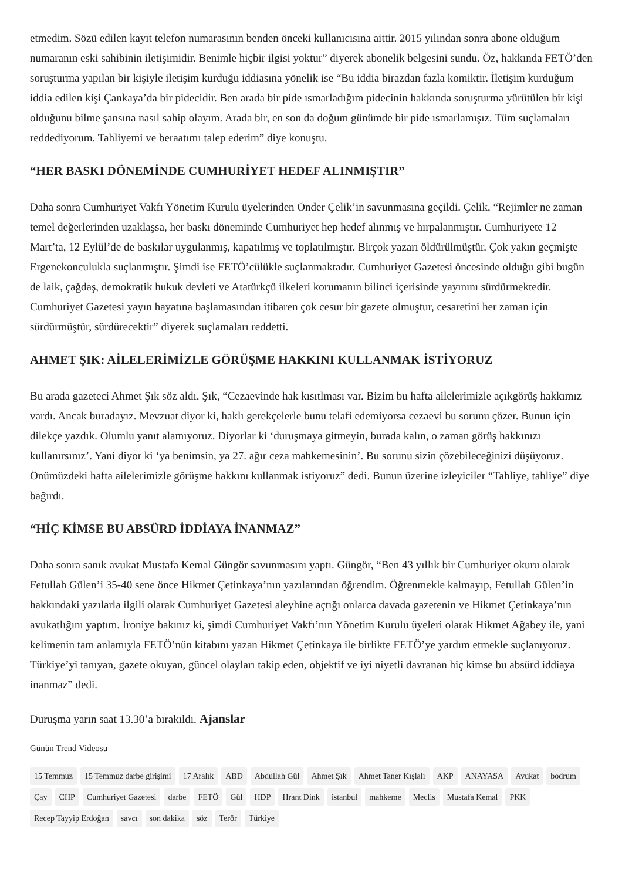etmedim. Sözü edilen kayıt telefon numarasının benden önceki kullanıcısına aittir. 2015 yılından sonra abone olduğum numaranın eski sahibinin iletişimidir. Benimle hiçbir ilgisi yoktur” diyerek abonelik belgesini sundu. Öz, hakkında FETÖ’den soruşturma yapılan bir kişiyle iletişim kurduğu iddiasına yönelik ise “Bu iddia birazdan fazla komiktir. İletişim kurduğum iddia edilen kişi Çankaya’da bir pidecidir. Ben arada bir pide ısmarladığım pidecinin hakkında soruşturma yürütülen bir kişi olduğunu bilme şansına nasıl sahip olayım. Arada bir, en son da doğum günümde bir pide ısmarlamışız. Tüm suçlamaları reddediyorum. Tahliyemi ve beraatımı talep ederim” diye konuştu.
“HER BASKI DÖNEMİNDE CUMHURİYET HEDEF ALINMIŞTIR”
Daha sonra Cumhuriyet Vakfı Yönetim Kurulu üyelerinden Önder Çelik’in savunmasına geçildi. Çelik, “Rejimler ne zaman temel değerlerinden uzaklaşsa, her baskı döneminde Cumhuriyet hep hedef alınmış ve hırpalanmıştır. Cumhuriyete 12 Mart’ta, 12 Eylül’de de baskılar uygulanmış, kapatılmış ve toplatılmıştır. Birçok yazarı öldürülmüştür. Çok yakın geçmişte Ergenekonculukla suçlanmıştır. Şimdi ise FETÖ’cülükle suçlanmaktadır. Cumhuriyet Gazetesi öncesinde olduğu gibi bugün de laik, çağdaş, demokratik hukuk devleti ve Atatürkçü ilkeleri korumanın bilinci içerisinde yayınını sürdürmektedir. Cumhuriyet Gazetesi yayın hayatına başlamasından itibaren çok cesur bir gazete olmuştur, cesaretini her zaman için sürdürmüştür, sürdürecektir” diyerek suçlamaları reddetti.
AHMET ŞIK: AİLELERİMİZLE GÖRÜŞME HAKKINI KULLANMAK İSTİYORUZ
Bu arada gazeteci Ahmet Şık söz aldı. Şık, “Cezaevinde hak kısıtlması var. Bizim bu hafta ailelerimizle açıkgörüş hakkımız vardı. Ancak buradayız. Mevzuat diyor ki, haklı gerekçelerle bunu telafi edemiyorsa cezaevi bu sorunu çözer. Bunun için dilekçe yazdık. Olumlu yanıt alamıyoruz. Diyorlar ki ‘duruşmaya gitmeyin, burada kalın, o zaman görüş hakkınızı kullanırsınız’. Yani diyor ki ‘ya benimsin, ya 27. ağır ceza mahkemesinin’. Bu sorunu sizin çözebileceğinizi düşüyoruz. Önümüzdeki hafta ailelerimizle görüşme hakkını kullanmak istiyoruz” dedi. Bunun üzerine izleyiciler “Tahliye, tahliye” diye bağırdı.
“HİÇ KİMSE BU ABSÜRD İDDİAYA İNANMAZ”
Daha sonra sanık avukat Mustafa Kemal Güngör savunmasını yaptı. Güngör, “Ben 43 yıllık bir Cumhuriyet okuru olarak Fetullah Gülen’i 35-40 sene önce Hikmet Çetinkaya’nın yazılarından öğrendim. Öğrenmekle kalmayıp, Fetullah Gülen’in hakkındaki yazılarla ilgili olarak Cumhuriyet Gazetesi aleyhine açtığı onlarca davada gazetenin ve Hikmet Çetinkaya’nın avukatlığını yaptım. İroniye bakınız ki, şimdi Cumhuriyet Vakfı’nın Yönetim Kurulu üyeleri olarak Hikmet Ağabey ile, yani kelimenin tam anlamıyla FETÖ’nün kitabını yazan Hikmet Çetinkaya ile birlikte FETÖ’ye yardım etmekle suçlanıyoruz. Türkiye’yi tanıyan, gazete okuyan, güncel olayları takip eden, objektif ve iyi niyetli davranan hiç kimse bu absürd iddiaya inanmaz” dedi.
Duruşma yarın saat 13.30’a bırakıldı. Ajanslar
Günün Trend Videosu
15 Temmuz 15 Temmuz darbe girişimi 17 Aralık ABD Abdullah Gül Ahmet Şık Ahmet Taner Kışlalı AKP ANAYASA Avukat bodrum Çay CHP Cumhuriyet Gazetesi darbe FETÖ Gül HDP Hrant Dink istanbul mahkeme Meclis Mustafa Kemal PKK Recep Tayyip Erdoğan savcı son dakika söz Terör Türkiye